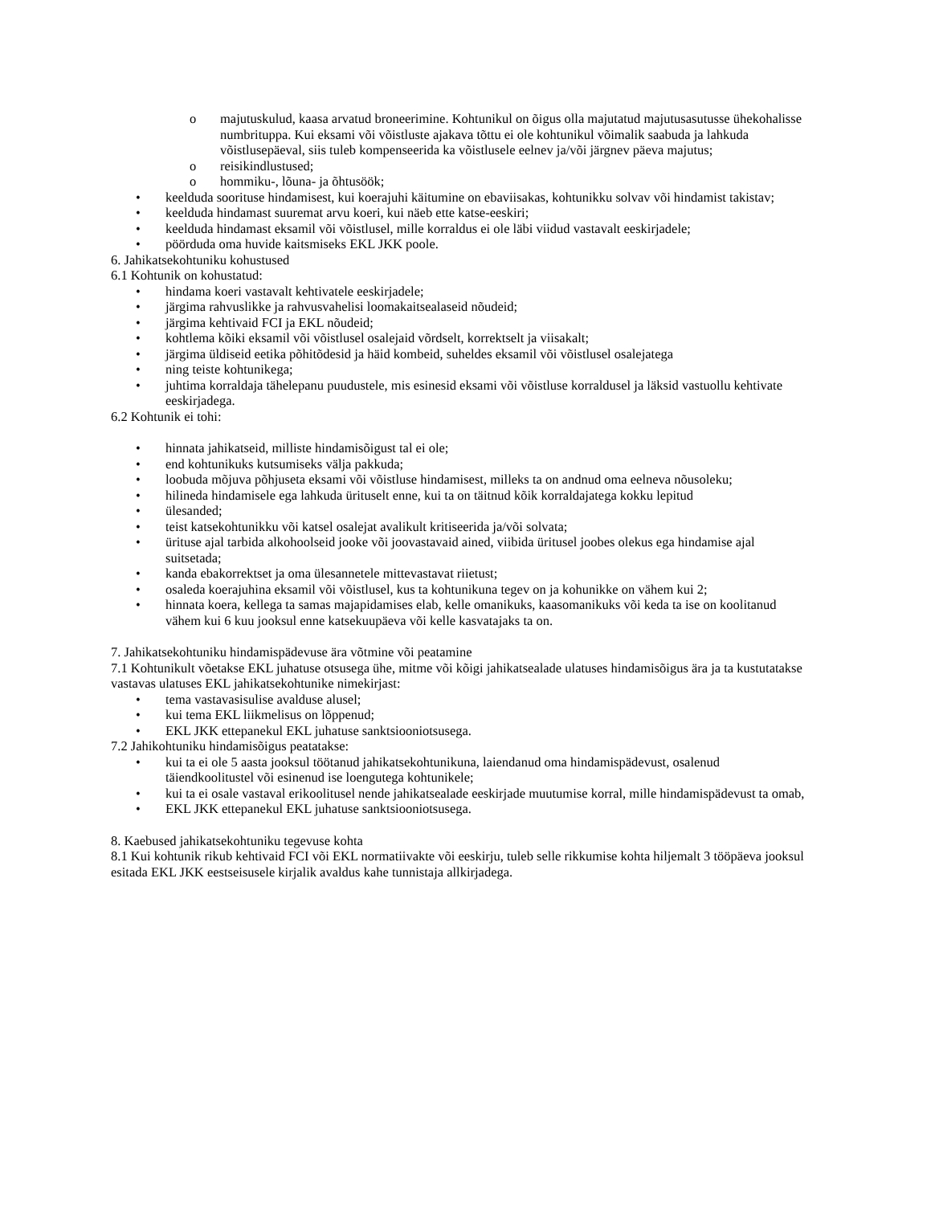o majutuskulud, kaasa arvatud broneerimine. Kohtunikul on õigus olla majutatud majutusasutusse ühekohalisse numbrituppa. Kui eksami või võistluste ajakava tõttu ei ole kohtunikul võimalik saabuda ja lahkuda võistlusepäeval, siis tuleb kompenseerida ka võistlusele eelnev ja/või järgnev päeva majutus;
o reisikindlustused;
o hommiku-, lõuna- ja õhtusöök;
• keelduda soorituse hindamisest, kui koerajuhi käitumine on ebaviisakas, kohtunikku solvav või hindamist takistav;
• keelduda hindamast suuremat arvu koeri, kui näeb ette katse-eeskiri;
• keelduda hindamast eksamil või võistlusel, mille korraldus ei ole läbi viidud vastavalt eeskirjadele;
• pöörduda oma huvide kaitsmiseks EKL JKK poole.
6. Jahikatsekohtuniku kohustused
6.1 Kohtunik on kohustatud:
• hindama koeri vastavalt kehtivatele eeskirjadele;
• järgima rahvuslikke ja rahvusvahelisi loomakaitsealaseid nõudeid;
• järgima kehtivaid FCI ja EKL nõudeid;
• kohtlema kõiki eksamil või võistlusel osalejaid võrdselt, korrektselt ja viisakalt;
• järgima üldiseid eetika põhitõdesid ja häid kombeid, suheldes eksamil või võistlusel osalejatega
• ning teiste kohtunikega;
• juhtima korraldaja tähelepanu puudustele, mis esinesid eksami või võistluse korraldusel ja läksid vastuollu kehtivate eeskirjadega.
6.2 Kohtunik ei tohi:
• hinnata jahikatseid, milliste hindamisõigust tal ei ole;
• end kohtunikuks kutsumiseks välja pakkuda;
• loobuda mõjuva põhjuseta eksami või võistluse hindamisest, milleks ta on andnud oma eelneva nõusoleku;
• hilineda hindamisele ega lahkuda ürituselt enne, kui ta on täitnud kõik korraldajatega kokku lepitud
• ülesanded;
• teist katsekohtunikku või katsel osalejat avalikult kritiseerida ja/või solvata;
• ürituse ajal tarbida alkohoolseid jooke või joovastavaid ained, viibida üritusel joobes olekus ega hindamise ajal suitsetada;
• kanda ebakorrektset ja oma ülesannetele mittevastavat riietust;
• osaleda koerajuhina eksamil või võistlusel, kus ta kohtunikuna tegev on ja kohunikke on vähem kui 2;
• hinnata koera, kellega ta samas majapidamises elab, kelle omanikuks, kaasomanikuks või keda ta ise on koolitanud vähem kui 6 kuu jooksul enne katsekuupäeva või kelle kasvatajaks ta on.
7. Jahikatsekohtuniku hindamispädevuse ära võtmine või peatamine
7.1 Kohtunikult võetakse EKL juhatuse otsusega ühe, mitme või kõigi jahikatsealade ulatuses hindamisõigus ära ja ta kustutatakse vastavas ulatuses EKL jahikatsekohtunike nimekirjast:
• tema vastavasisulise avalduse alusel;
• kui tema EKL liikmelisus on lõppenud;
• EKL JKK ettepanekul EKL juhatuse sanktsiooniotsusega.
7.2 Jahikohtuniku hindamisõigus peatatakse:
• kui ta ei ole 5 aasta jooksul töötanud jahikatsekohtunikuna, laiendanud oma hindamispädevust, osalenud täiendkoolitustel või esinenud ise loengutega kohtunikele;
• kui ta ei osale vastaval erikoolitusel nende jahikatsealade eeskirjade muutumise korral, mille hindamispädevust ta omab,
• EKL JKK ettepanekul EKL juhatuse sanktsiooniotsusega.
8. Kaebused jahikatsekohtuniku tegevuse kohta
8.1 Kui kohtunik rikub kehtivaid FCI või EKL normatiivakte või eeskirju, tuleb selle rikkumise kohta hiljemalt 3 tööpäeva jooksul esitada EKL JKK eestseisusele kirjalik avaldus kahe tunnistaja allkirjadega.